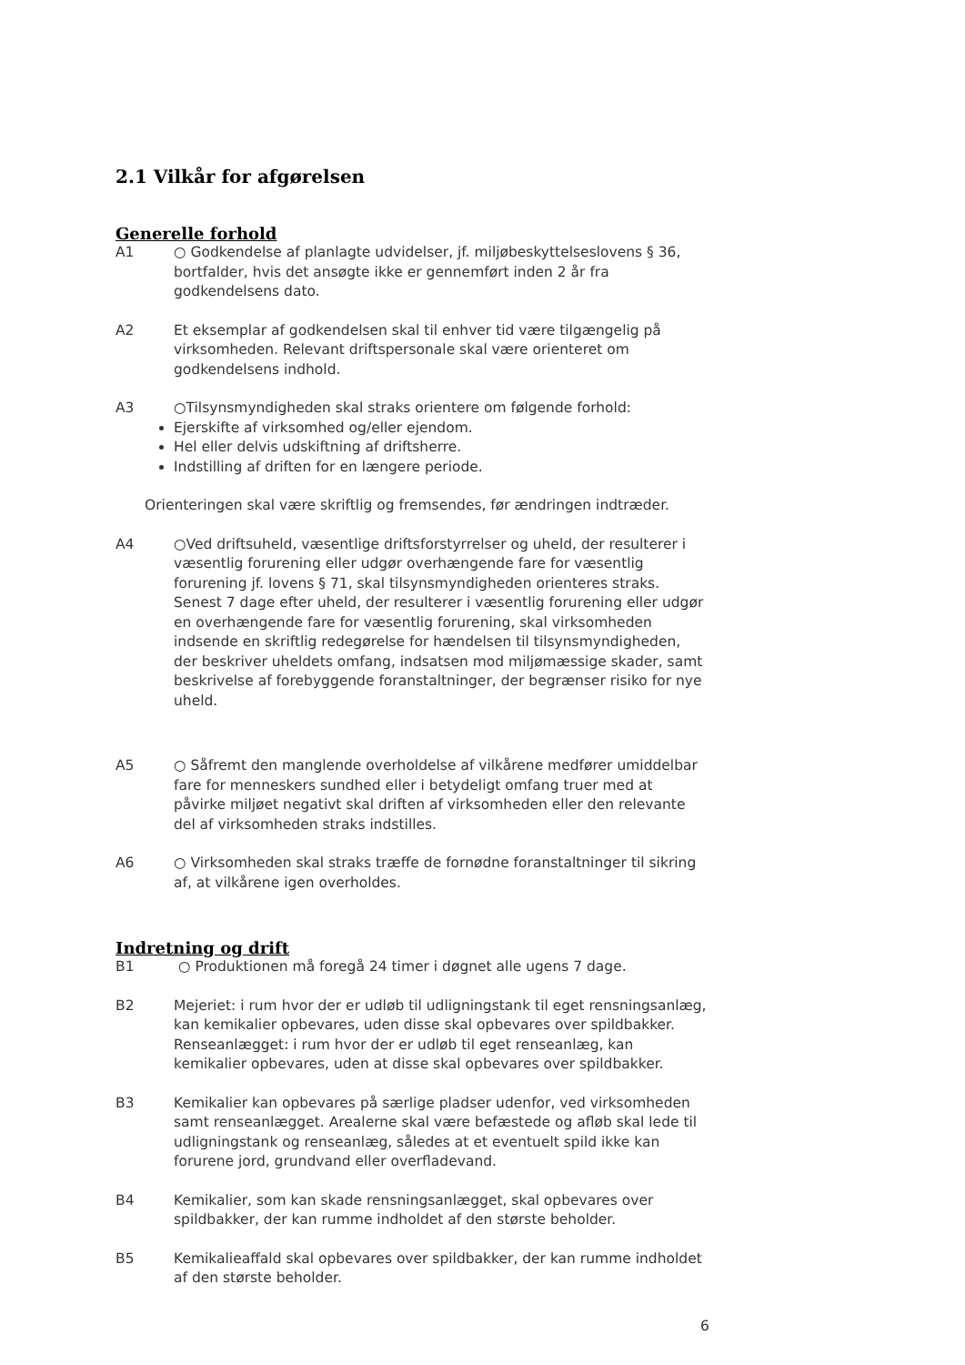2.1 Vilkår for afgørelsen
Generelle forhold
A1 ○ Godkendelse af planlagte udvidelser, jf. miljøbeskyttelseslovens § 36, bortfalder, hvis det ansøgte ikke er gennemført inden 2 år fra godkendelsens dato.
A2 Et eksemplar af godkendelsen skal til enhver tid være tilgængelig på virksomheden. Relevant driftspersonale skal være orienteret om godkendelsens indhold.
A3 ○Tilsynsmyndigheden skal straks orientere om følgende forhold:
Ejerskifte af virksomhed og/eller ejendom.
Hel eller delvis udskiftning af driftsherre.
Indstilling af driften for en længere periode.
Orienteringen skal være skriftlig og fremsendes, før ændringen indtræder.
A4 ○Ved driftsuheld, væsentlige driftsforstyrrelser og uheld, der resulterer i væsentlig forurening eller udgør overhængende fare for væsentlig forurening jf. lovens § 71, skal tilsynsmyndigheden orienteres straks. Senest 7 dage efter uheld, der resulterer i væsentlig forurening eller udgør en overhængende fare for væsentlig forurening, skal virksomheden indsende en skriftlig redegørelse for hændelsen til tilsynsmyndigheden, der beskriver uheldets omfang, indsatsen mod miljømæssige skader, samt beskrivelse af forebyggende foranstaltninger, der begrænser risiko for nye uheld.
A5 ○ Såfremt den manglende overholdelse af vilkårene medfører umiddelbar fare for menneskers sundhed eller i betydeligt omfang truer med at påvirke miljøet negativt skal driften af virksomheden eller den relevante del af virksomheden straks indstilles.
A6 ○ Virksomheden skal straks træffe de fornødne foranstaltninger til sikring af, at vilkårene igen overholdes.
Indretning og drift
B1 ○ Produktionen må foregå 24 timer i døgnet alle ugens 7 dage.
B2 Mejeriet: i rum hvor der er udløb til udligningstank til eget rensningsanlæg, kan kemikalier opbevares, uden disse skal opbevares over spildbakker.
Renseanlægget: i rum hvor der er udløb til eget renseanlæg, kan kemikalier opbevares, uden at disse skal opbevares over spildbakker.
B3 Kemikalier kan opbevares på særlige pladser udenfor, ved virksomheden samt renseanlægget. Arealerne skal være befæstede og afløb skal lede til udligningstank og renseanlæg, således at et eventuelt spild ikke kan forurene jord, grundvand eller overfladevand.
B4 Kemikalier, som kan skade rensningsanlægget, skal opbevares over spildbakker, der kan rumme indholdet af den største beholder.
B5 Kemikalieaffald skal opbevares over spildbakker, der kan rumme indholdet af den største beholder.
6